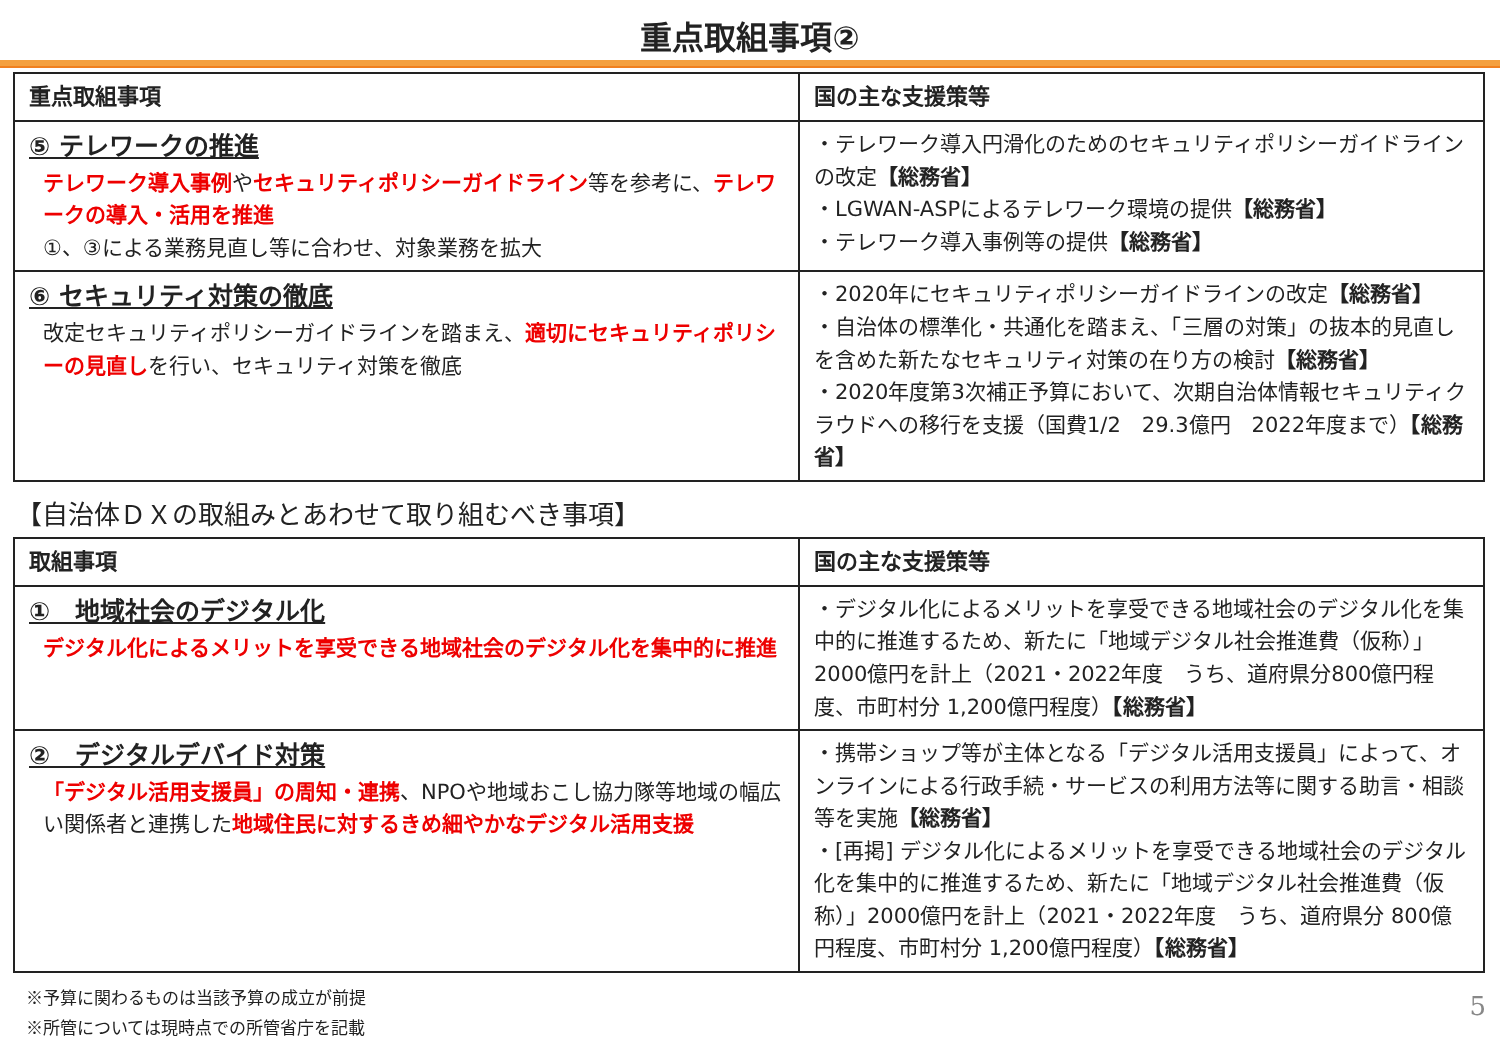重点取組事項②
| 重点取組事項 | 国の主な支援策等 |
| --- | --- |
| ⑤ テレワークの推進 テレワーク導入事例 や セキュリティポリシーガイドライン 等を参考に、 テレワークの導入・活用を推進 ①、③による業務見直し等に合わせ、対象業務を拡大 | ・テレワーク導入円滑化のためのセキュリティポリシーガイドラインの改定 【総務省】 ・LGWAN-ASPによるテレワーク環境の提供 【総務省】 ・テレワーク導入事例等の提供 【総務省】 |
| ⑥ セキュリティ対策の徹底 改定セキュリティポリシーガイドラインを踏まえ、 適切にセキュリティポリシーの見直し を行い、セキュリティ対策を徹底 | ・2020年にセキュリティポリシーガイドラインの改定 【総務省】 ・自治体の標準化・共通化を踏まえ、「三層の対策」の抜本的見直しを含めた新たなセキュリティ対策の在り方の検討 【総務省】 ・2020年度第3次補正予算において、次期自治体情報セキュリティクラウドへの移行を支援（国費1/2 29.3億円 2022年度まで） 【総務省】 |
【自治体ＤＸの取組みとあわせて取り組むべき事項】
| 取組事項 | 国の主な支援策等 |
| --- | --- |
| ① 地域社会のデジタル化 デジタル化によるメリットを享受できる地域社会のデジタル化を集中的に推進 | ・デジタル化によるメリットを享受できる地域社会のデジタル化を集中的に推進するため、新たに「地域デジタル社会推進費（仮称）」2000億円を計上（2021・2022年度 うち、道府県分800億円程度、市町村分 1,200億円程度） 【総務省】 |
| ② デジタルデバイド対策 「デジタル活用支援員」の周知・連携 、NPOや地域おこし協力隊等地域の幅広い関係者と連携した 地域住民に対するきめ細やかなデジタル活用支援 | ・携帯ショップ等が主体となる「デジタル活用支援員」によって、オンラインによる行政手続・サービスの利用方法等に関する助言・相談等を実施 【総務省】 ・[再掲] デジタル化によるメリットを享受できる地域社会のデジタル化を集中的に推進するため、新たに「地域デジタル社会推進費（仮称）」2000億円を計上（2021・2022年度 うち、道府県分 800億円程度、市町村分 1,200億円程度） 【総務省】 |
5 ※予算に関わるものは当該予算の成立が前提
※所管については現時点での所管省庁を記載